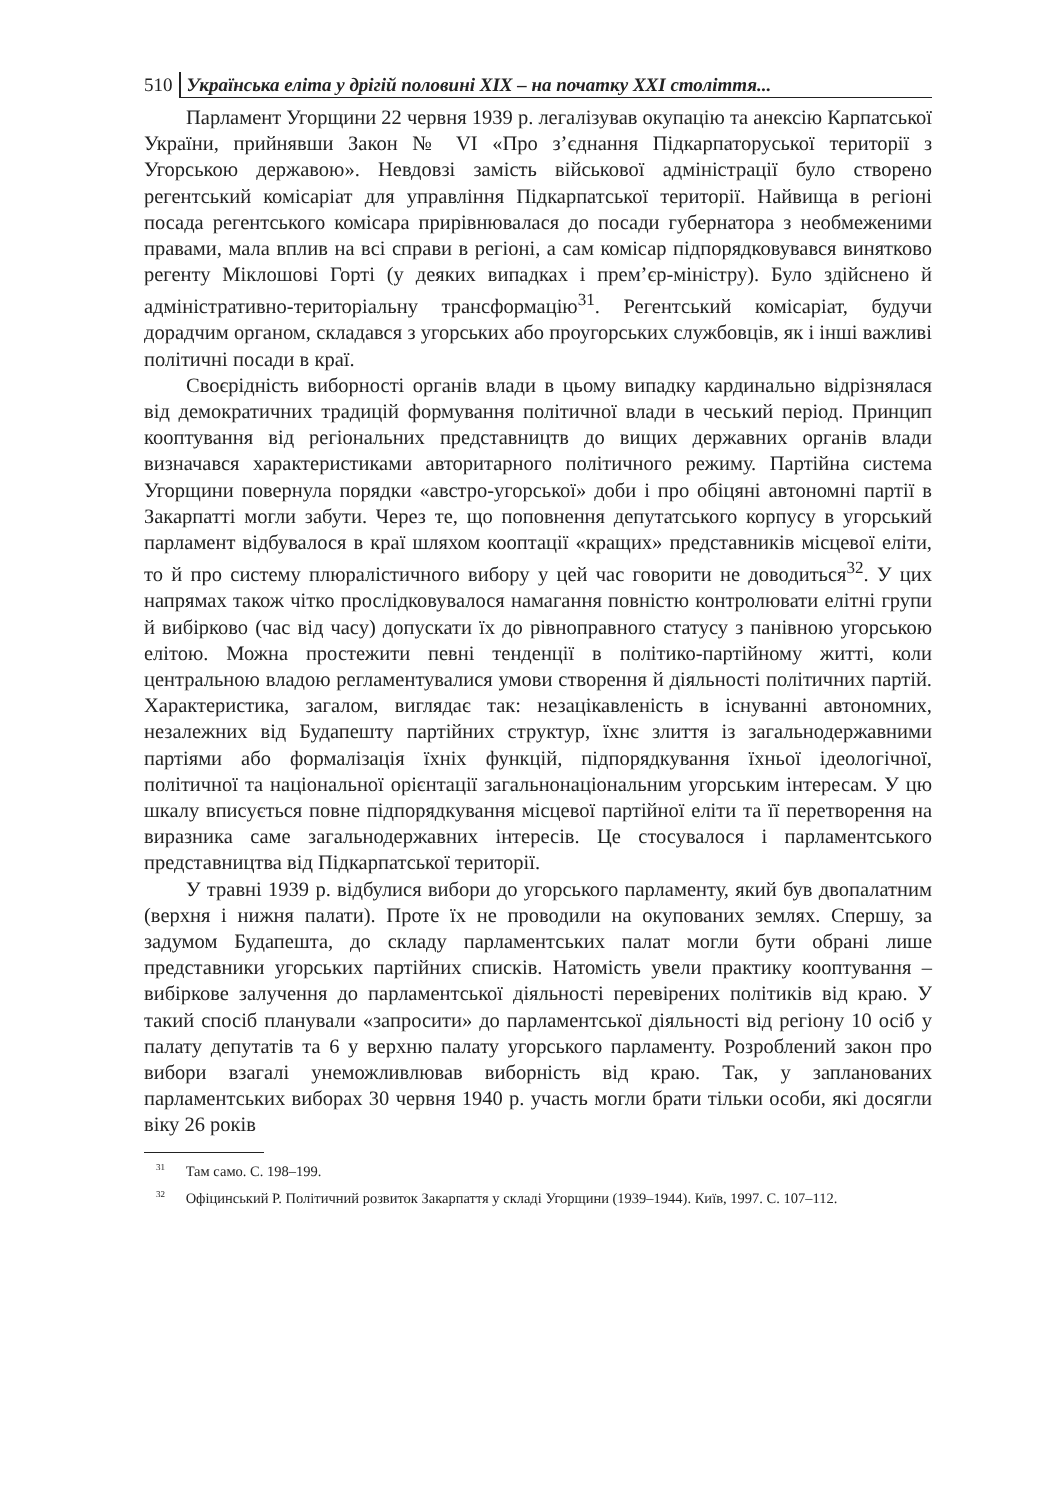510 Українська еліта у дрігій половині XIX – на початку XXI століття...
Парламент Угорщини 22 червня 1939 р. легалізував окупацію та анексію Карпатської України, прийнявши Закон № VI «Про з’єднання Підкарпаторуської території з Угорською державою». Невдовзі замість військової адміністрації було створено регентський комісаріат для управління Підкарпатської території. Найвища в регіоні посада регентського комісара прирівнювалася до посади губернатора з необмеженими правами, мала вплив на всі справи в регіоні, а сам комісар підпорядковувався винятково регенту Міклошові Горті (у деяких випадках і прем’єр-міністру). Було здійснено й адміністративно-територіальну трансформацію<sup>31</sup>. Регентський комісаріат, будучи дорадчим органом, складався з угорських або проугорських службовців, як і інші важливі політичні посади в краї.
Своєрідність виборності органів влади в цьому випадку кардинально відрізнялася від демократичних традицій формування політичної влади в чеський період. Принцип кооптування від регіональних представництв до вищих державних органів влади визначався характеристиками авторитарного політичного режиму. Партійна система Угорщини повернула порядки «австро-угорської» доби і про обіцяні автономні партії в Закарпатті могли забути. Через те, що поповнення депутатського корпусу в угорський парламент відбувалося в краї шляхом кооптації «кращих» представників місцевої еліти, то й про систему плюралістичного вибору у цей час говорити не доводиться<sup>32</sup>. У цих напрямах також чітко прослідковувалося намагання повністю контролювати елітні групи й вибірково (час від часу) допускати їх до рівноправного статусу з панівною угорською елітою. Можна простежити певні тенденції в політико-партійному житті, коли центральною владою регламентувалися умови створення й діяльності політичних партій. Характеристика, загалом, виглядає так: незацікавленість в існуванні автономних, незалежних від Будапешту партійних структур, їхнє злиття із загальнодержавними партіями або формалізація їхніх функцій, підпорядкування їхньої ідеологічної, політичної та національної орієнтації загальнонаціональним угорським інтересам. У цю шкалу вписується повне підпорядкування місцевої партійної еліти та її перетворення на виразника саме загальнодержавних інтересів. Це стосувалося і парламентського представництва від Підкарпатської території.
У травні 1939 р. відбулися вибори до угорського парламенту, який був двопалатним (верхня і нижня палати). Проте їх не проводили на окупованих землях. Спершу, за задумом Будапешта, до складу парламентських палат могли бути обрані лише представники угорських партійних списків. Натомість увели практику кооптування – вибіркове залучення до парламентської діяльності перевірених політиків від краю. У такий спосіб планували «запросити» до парламентської діяльності від регіону 10 осіб у палату депутатів та 6 у верхню палату угорського парламенту. Розроблений закон про вибори взагалі унеможливлював виборність від краю. Так, у запланованих парламентських виборах 30 червня 1940 р. участь могли брати тільки особи, які досягли віку 26 років
<sup>31</sup> Там само. С. 198–199.
<sup>32</sup> Офіцинський Р. Політичний розвиток Закарпаття у складі Угорщини (1939–1944). Київ, 1997. С. 107–112.